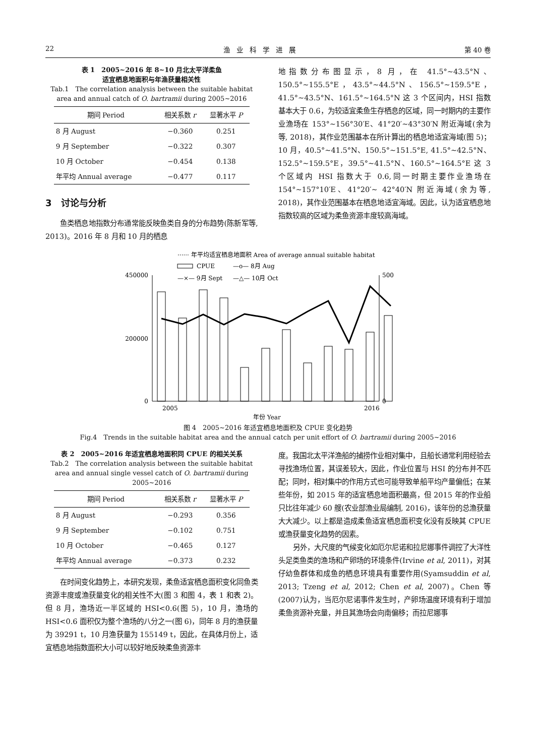22 渔　业　科　学　进　展 第 40 卷
表 1　2005~2016 年 8~10 月北太平洋柔鱼
适宜栖息地面积与年渔获量相关性
Tab.1　The correlation analysis between the suitable habitat area and annual catch of O. bartramii during 2005~2016
| 期间 Period | 相关系数 r | 显著水平 P |
| --- | --- | --- |
| 8 月 August | −0.360 | 0.251 |
| 9 月 September | −0.322 | 0.307 |
| 10 月 October | −0.454 | 0.138 |
| 年平均 Annual average | −0.477 | 0.117 |
3　讨论与分析
鱼类栖息地指数分布通常能反映鱼类自身的分布趋势(陈新军等, 2013)。2016 年 8 月和 10 月的栖息
地指数分布图显示，8 月，在 41.5°~43.5°N、150.5°~155.5°E，43.5°~44.5°N、156.5°~159.5°E，41.5°~43.5°N、161.5°~164.5°N 这 3 个区间内，HSI 指数基本大于 0.6，为较适宜柔鱼生存栖息的区域，同一时期内的主要作业渔场在 153°~156°30′E、41°20′~43°30′N 附近海域(余为等, 2018)，其作业范围基本在所计算出的栖息地适宜海域(图 5)；10 月，40.5°~41.5°N、150.5°~151.5°E, 41.5°~42.5°N、152.5°~159.5°E，39.5°~41.5°N、160.5°~164.5°E 这 3 个区域内 HSI 指数大于 0.6,同一时期主要作业渔场在 154°~157°10′E、41°20′~ 42°40′N 附近海域(余为等, 2018)，其作业范围基本在栖息地适宜海域。因此，认为适宜栖息地指数较高的区域为柔鱼资源丰度较高海域。
······ 年平均适宜栖息地面积 Area of average annual suitable habitat
CPUE
—o— 8月 Aug
—×— 9月 Sept
—△— 10月 Oct
450000
200000
0
500
0
2005
2016
年份 Year
图 4　2005~2016 年适宜栖息地面积及 CPUE 变化趋势
Fig.4　Trends in the suitable habitat area and the annual catch per unit effort of O. bartramii during 2005~2016
表 2　2005~2016 年适宜栖息地面积同 CPUE 的相关关系
Tab.2　The correlation analysis between the suitable habitat area and annual single vessel catch of O. bartramii during 2005~2016
| 期间 Period | 相关系数 r | 显著水平 P |
| --- | --- | --- |
| 8 月 August | −0.293 | 0.356 |
| 9 月 September | −0.102 | 0.751 |
| 10 月 October | −0.465 | 0.127 |
| 年平均 Annual average | −0.373 | 0.232 |
在时间变化趋势上，本研究发现，柔鱼适宜栖息面积变化同鱼类资源丰度或渔获量变化的相关性不大(图 3 和图 4，表 1 和表 2)。但 8 月，渔场近一半区域的 HSI<0.6(图 5)，10 月，渔场的 HSI<0.6 面积仅为整个渔场的八分之一(图 6)，同年 8 月的渔获量为 39291 t，10 月渔获量为 155149 t，因此，在具体月份上，适宜栖息地指数面积大小可以较好地反映柔鱼资源丰
度。我国北太平洋渔船的捕捞作业相对集中，且船长通常利用经验去寻找渔场位置，其误差较大，因此，作业位置与 HSI 的分布并不匹配；同时，相对集中的作用方式也可能导致单船平均产量偏低；在某些年份，如 2015 年的适宜栖息地面积最高，但 2015 年的作业船只比往年减少 60 艘(农业部渔业局编制, 2016)，该年份的总渔获量大大减少。以上都是造成柔鱼适宜栖息面积变化没有反映其 CPUE 或渔获量变化趋势的因素。
另外，大尺度的气候变化如厄尔尼诺和拉尼娜事件调控了大洋性头足类鱼类的渔场和产卵场的环境条件(Irvine et al, 2011)，对其仔幼鱼群体和成鱼的栖息环境具有重要作用(Syamsuddin et al, 2013; Tzeng et al, 2012; Chen et al, 2007)。Chen 等(2007)认为，当厄尔尼诺事件发生时，产卵场温度环境有利于增加柔鱼资源补充量，并且其渔场会向南偏移；而拉尼娜事